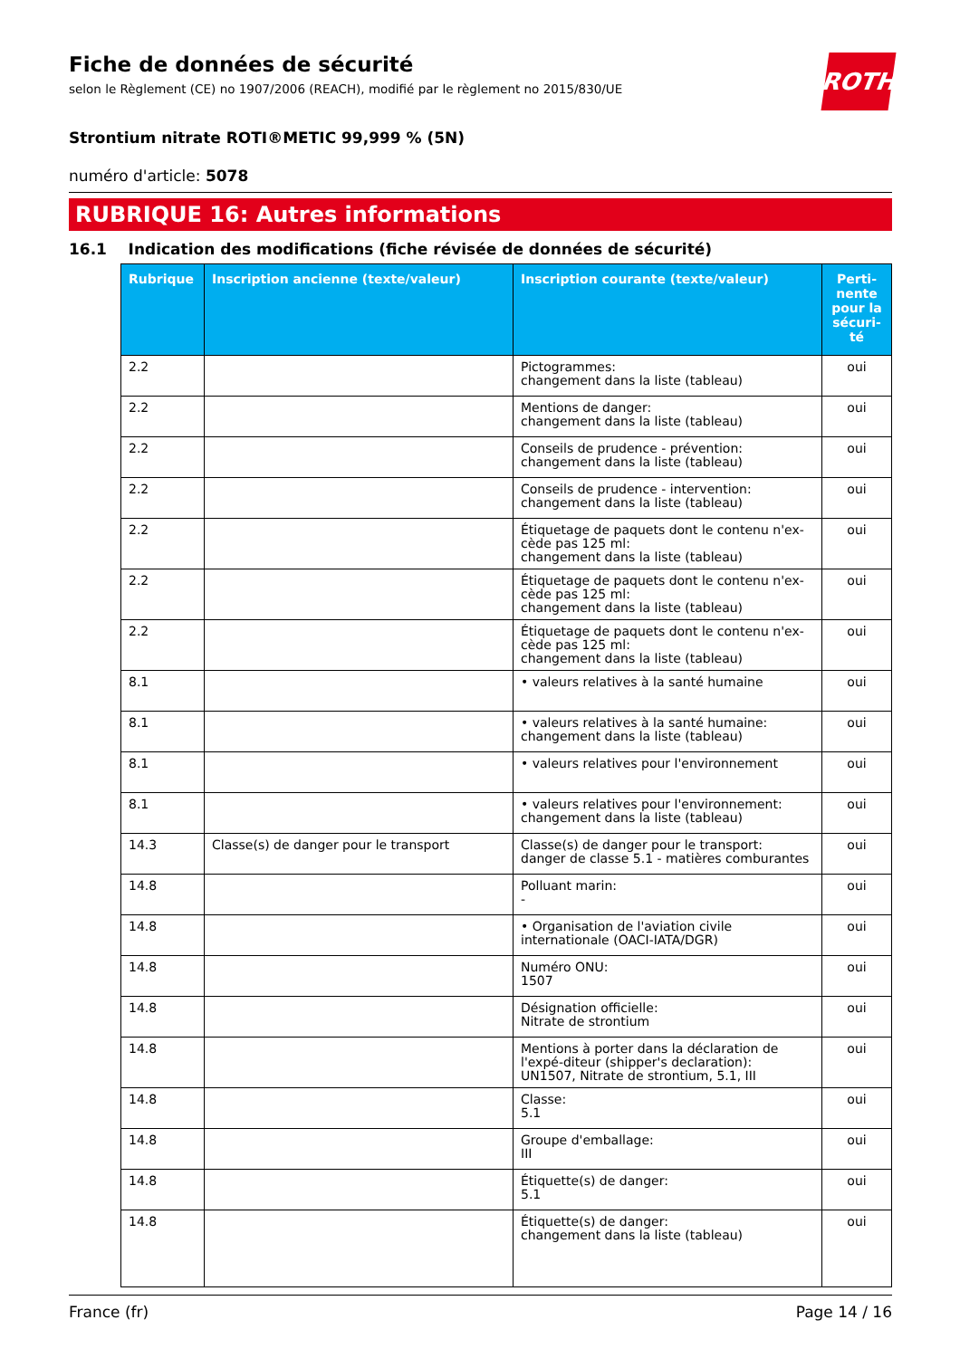ROTH
Fiche de données de sécurité
selon le Règlement (CE) no 1907/2006 (REACH), modifié par le règlement no 2015/830/UE
Strontium nitrate ROTI®METIC 99,999 % (5N)
numéro d'article: 5078
RUBRIQUE 16: Autres informations
16.1 Indication des modifications (fiche révisée de données de sécurité)
| Rubrique | Inscription ancienne (texte/valeur) | Inscription courante (texte/valeur) | Perti-nente pour la sécuri-té |
| --- | --- | --- | --- |
| 2.2 | | Pictogrammes: changement dans la liste (tableau) | oui |
| 2.2 | | Mentions de danger: changement dans la liste (tableau) | oui |
| 2.2 | | Conseils de prudence - prévention: changement dans la liste (tableau) | oui |
| 2.2 | | Conseils de prudence - intervention: changement dans la liste (tableau) | oui |
| 2.2 | | Étiquetage de paquets dont le contenu n'ex-cède pas 125 ml: changement dans la liste (tableau) | oui |
| 2.2 | | Étiquetage de paquets dont le contenu n'ex-cède pas 125 ml: changement dans la liste (tableau) | oui |
| 2.2 | | Étiquetage de paquets dont le contenu n'ex-cède pas 125 ml: changement dans la liste (tableau) | oui |
| 8.1 | | • valeurs relatives à la santé humaine | oui |
| 8.1 | | • valeurs relatives à la santé humaine: changement dans la liste (tableau) | oui |
| 8.1 | | • valeurs relatives pour l'environnement | oui |
| 8.1 | | • valeurs relatives pour l'environnement: changement dans la liste (tableau) | oui |
| 14.3 | Classe(s) de danger pour le transport | Classe(s) de danger pour le transport: danger de classe 5.1 - matières comburantes | oui |
| 14.8 | | Polluant marin: - | oui |
| 14.8 | | • Organisation de l'aviation civile internationale (OACI-IATA/DGR) | oui |
| 14.8 | | Numéro ONU: 1507 | oui |
| 14.8 | | Désignation officielle: Nitrate de strontium | oui |
| 14.8 | | Mentions à porter dans la déclaration de l'expé-diteur (shipper's declaration): UN1507, Nitrate de strontium, 5.1, III | oui |
| 14.8 | | Classe: 5.1 | oui |
| 14.8 | | Groupe d'emballage: III | oui |
| 14.8 | | Étiquette(s) de danger: 5.1 | oui |
| 14.8 | | Étiquette(s) de danger: changement dans la liste (tableau) | oui |
France (fr) Page 14 / 16